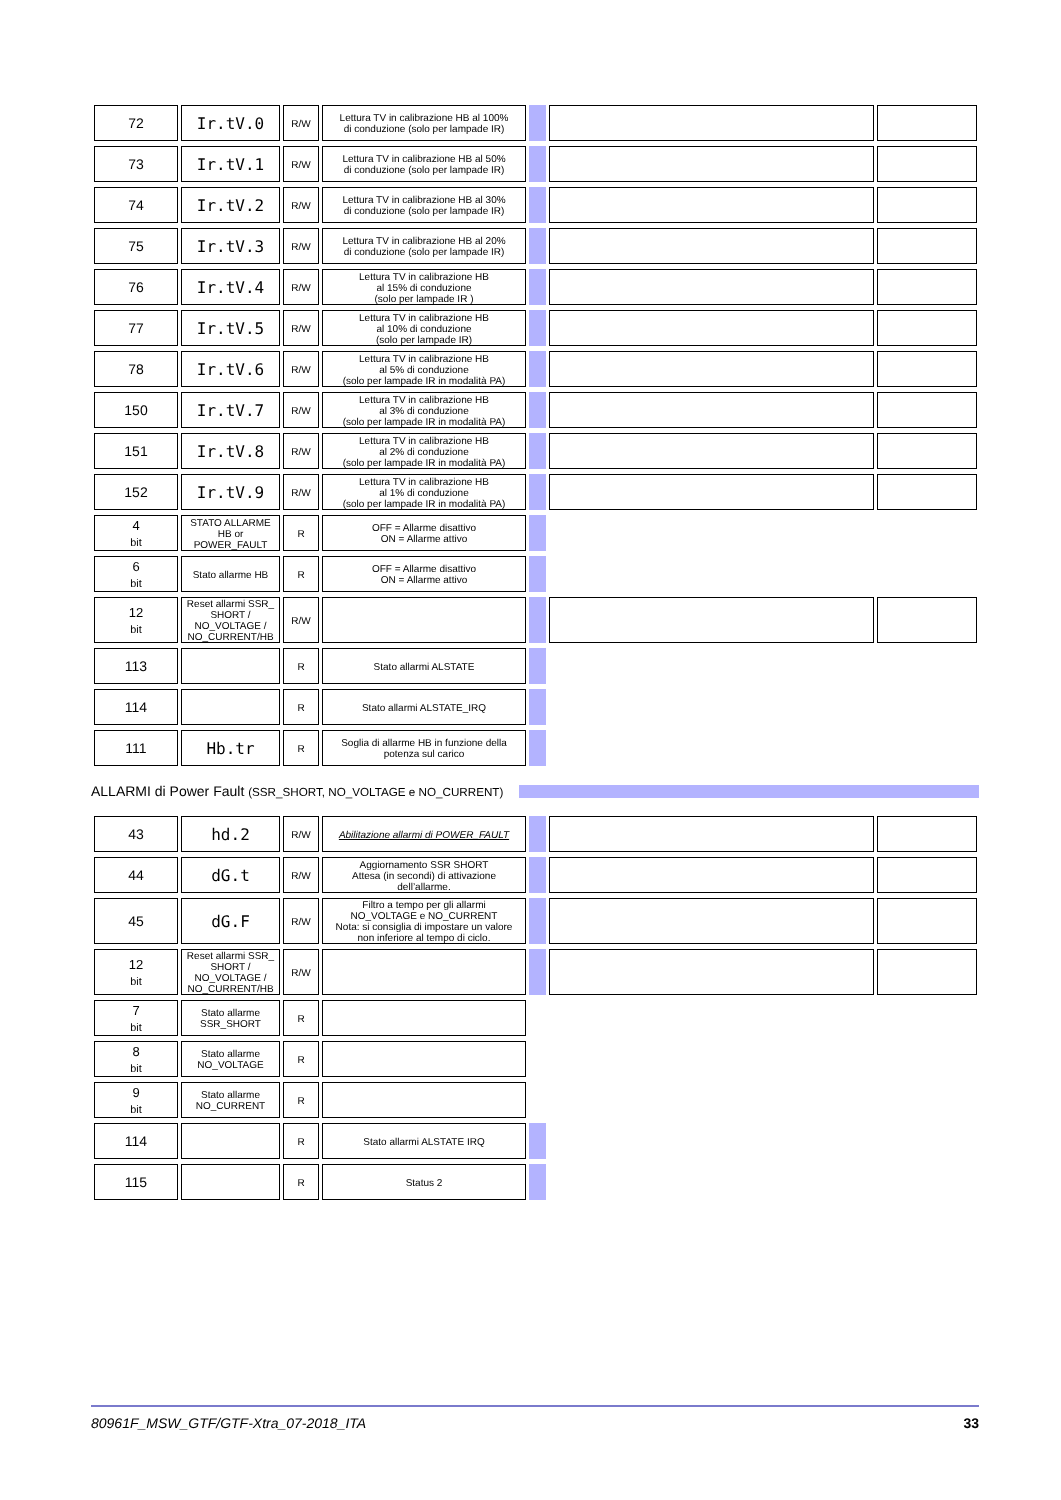| 72 | Ir.tV.0 | R/W | Lettura TV in calibrazione HB al 100% di conduzione (solo per lampade IR) | | | |
| 73 | Ir.tV.1 | R/W | Lettura TV in calibrazione HB al 50% di conduzione (solo per lampade IR) | | | |
| 74 | Ir.tV.2 | R/W | Lettura TV in calibrazione HB al 30% di conduzione (solo per lampade IR) | | | |
| 75 | Ir.tV.3 | R/W | Lettura TV in calibrazione HB al 20% di conduzione (solo per lampade IR) | | | |
| 76 | Ir.tV.4 | R/W | Lettura TV in calibrazione HB al 15% di conduzione (solo per lampade IR ) | | | |
| 77 | Ir.tV.5 | R/W | Lettura TV in calibrazione HB al 10% di conduzione (solo per lampade IR) | | | |
| 78 | Ir.tV.6 | R/W | Lettura TV in calibrazione HB al 5% di conduzione (solo per lampade IR in modalità PA) | | | |
| 150 | Ir.tV.7 | R/W | Lettura TV in calibrazione HB al 3% di conduzione (solo per lampade IR in modalità PA) | | | |
| 151 | Ir.tV.8 | R/W | Lettura TV in calibrazione HB al 2% di conduzione (solo per lampade IR in modalità PA) | | | |
| 152 | Ir.tV.9 | R/W | Lettura TV in calibrazione HB al 1% di conduzione (solo per lampade IR in modalità PA) | | | |
| 4 bit | STATO ALLARME HB or POWER_FAULT | R | OFF = Allarme disattivo ON = Allarme attivo | | | |
| 6 bit | Stato allarme HB | R | OFF = Allarme disattivo ON = Allarme attivo | | | |
| 12 bit | Reset allarmi SSR_ SHORT / NO_VOLTAGE / NO_CURRENT/HB | R/W | | | | |
| 113 | | R | Stato allarmi ALSTATE | | | |
| 114 | | R | Stato allarmi ALSTATE_IRQ | | | |
| 111 | Hb.tr | R | Soglia di allarme HB in funzione della potenza sul carico | | | |
ALLARMI di Power Fault (SSR_SHORT, NO_VOLTAGE e NO_CURRENT)
| 43 | hd.2 | R/W | Abilitazione allarmi di POWER_FAULT | | | |
| 44 | dG.t | R/W | Aggiornamento SSR SHORT Attesa (in secondi) di attivazione dell’allarme. | | | |
| 45 | dG.F | R/W | Filtro a tempo per gli allarmi NO_VOLTAGE e NO_CURRENT Nota: si consiglia di impostare un valore non inferiore al tempo di ciclo. | | | |
| 12 bit | Reset allarmi SSR_ SHORT / NO_VOLTAGE / NO_CURRENT/HB | R/W | | | | |
| 7 bit | Stato allarme SSR_SHORT | R | | | | |
| 8 bit | Stato allarme NO_VOLTAGE | R | | | | |
| 9 bit | Stato allarme NO_CURRENT | R | | | | |
| 114 | | R | Stato allarmi ALSTATE IRQ | | | |
| 115 | | R | Status 2 | | | |
80961F_MSW_GTF/GTF-Xtra_07-2018_ITA 33